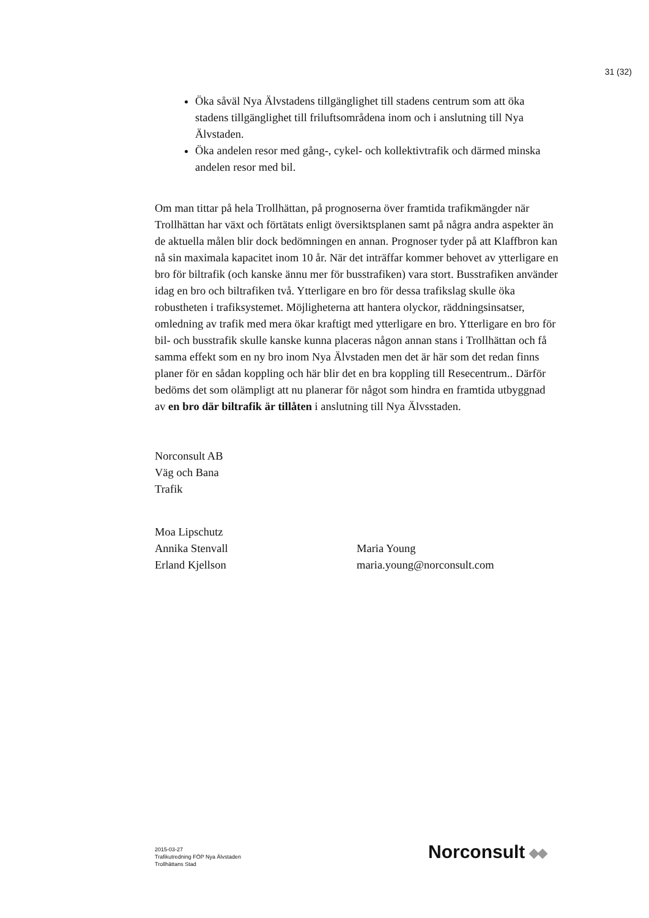31 (32)
Öka såväl Nya Älvstadens tillgänglighet till stadens centrum som att öka stadens tillgänglighet till friluftsområdena inom och i anslutning till Nya Älvstaden.
Öka andelen resor med gång-, cykel- och kollektivtrafik och därmed minska andelen resor med bil.
Om man tittar på hela Trollhättan, på prognoserna över framtida trafikmängder när Trollhättan har växt och förtätats enligt översiktsplanen samt på några andra aspekter än de aktuella målen blir dock bedömningen en annan. Prognoser tyder på att Klaffbron kan nå sin maximala kapacitet inom 10 år. När det inträffar kommer behovet av ytterligare en bro för biltrafik (och kanske ännu mer för busstrafiken) vara stort. Busstrafiken använder idag en bro och biltrafiken två. Ytterligare en bro för dessa trafikslag skulle öka robustheten i trafiksystemet. Möjligheterna att hantera olyckor, räddningsinsatser, omledning av trafik med mera ökar kraftigt med ytterligare en bro. Ytterligare en bro för bil- och busstrafik skulle kanske kunna placeras någon annan stans i Trollhättan och få samma effekt som en ny bro inom Nya Älvstaden men det är här som det redan finns planer för en sådan koppling och här blir det en bra koppling till Resecentrum.. Därför bedöms det som olämpligt att nu planerar för något som hindra en framtida utbyggnad av en bro där biltrafik är tillåten i anslutning till Nya Älvsstaden.
Norconsult AB
Väg och Bana
Trafik
Moa Lipschutz
Annika Stenvall Maria Young
Erland Kjellson maria.young@norconsult.com
2015-03-27
Trafikutredning FÖP Nya Älvstaden
Trollhättans Stad
Norconsult